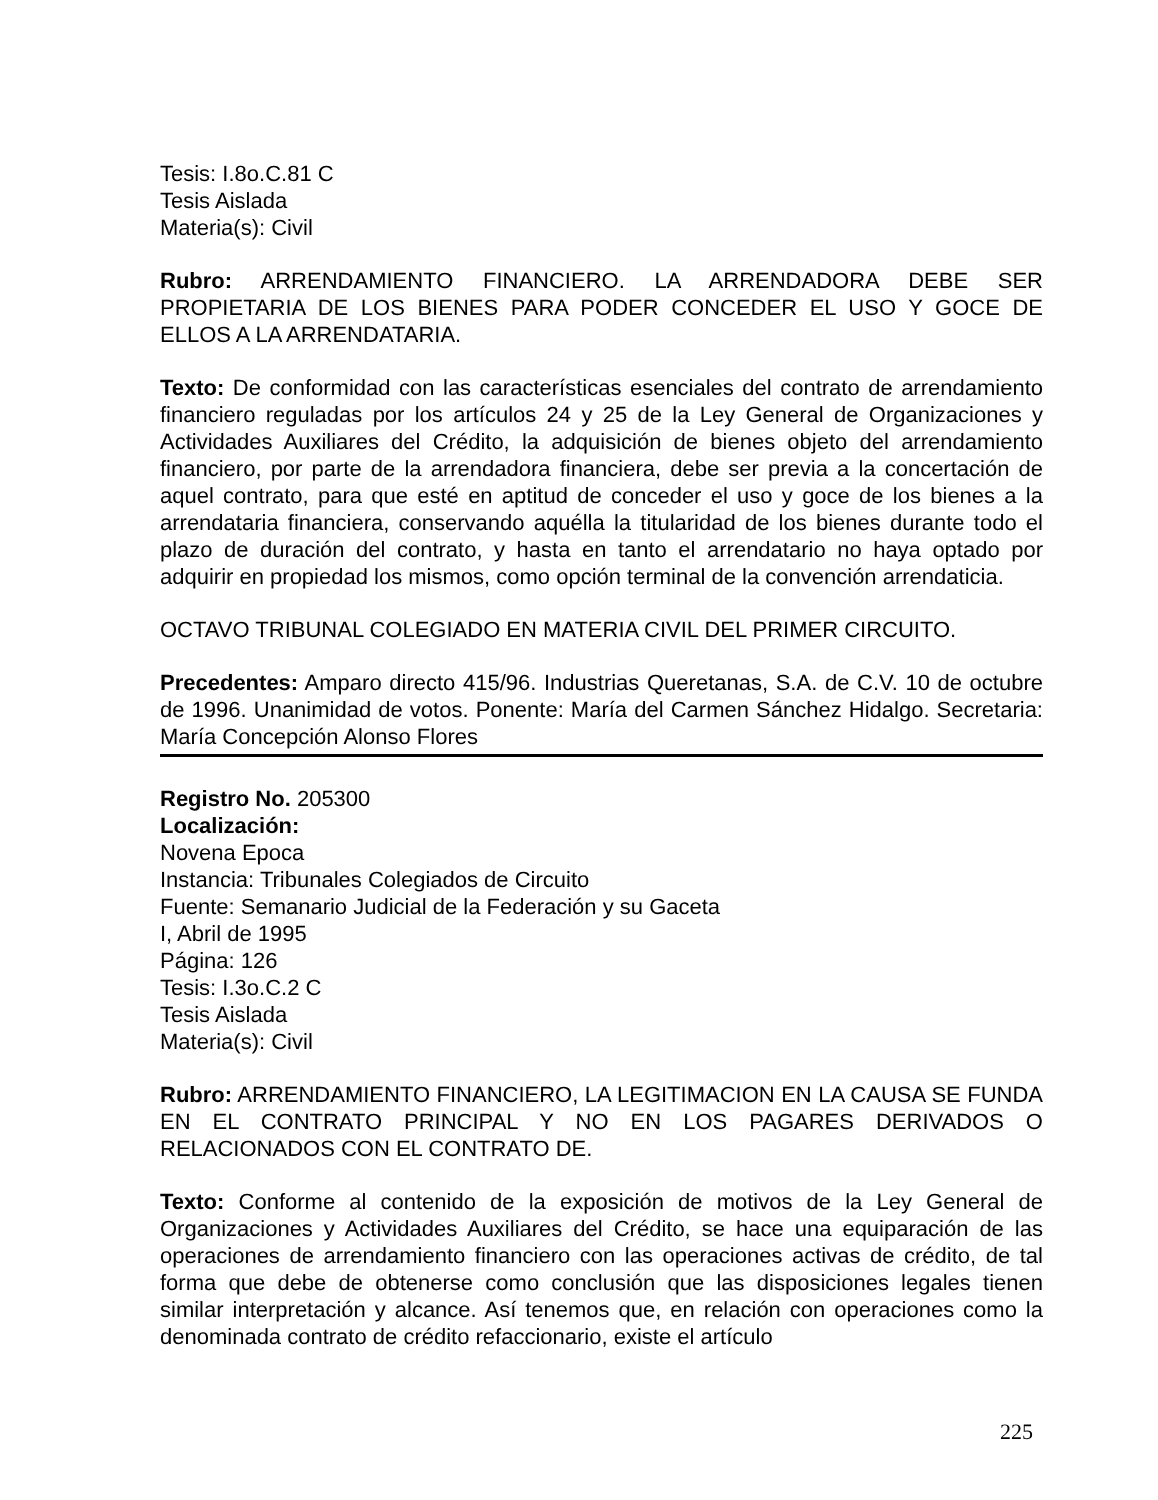Tesis: I.8o.C.81 C
Tesis Aislada
Materia(s): Civil
Rubro: ARRENDAMIENTO FINANCIERO. LA ARRENDADORA DEBE SER PROPIETARIA DE LOS BIENES PARA PODER CONCEDER EL USO Y GOCE DE ELLOS A LA ARRENDATARIA.
Texto: De conformidad con las características esenciales del contrato de arrendamiento financiero reguladas por los artículos 24 y 25 de la Ley General de Organizaciones y Actividades Auxiliares del Crédito, la adquisición de bienes objeto del arrendamiento financiero, por parte de la arrendadora financiera, debe ser previa a la concertación de aquel contrato, para que esté en aptitud de conceder el uso y goce de los bienes a la arrendataria financiera, conservando aquélla la titularidad de los bienes durante todo el plazo de duración del contrato, y hasta en tanto el arrendatario no haya optado por adquirir en propiedad los mismos, como opción terminal de la convención arrendaticia.
OCTAVO TRIBUNAL COLEGIADO EN MATERIA CIVIL DEL PRIMER CIRCUITO.
Precedentes: Amparo directo 415/96. Industrias Queretanas, S.A. de C.V. 10 de octubre de 1996. Unanimidad de votos. Ponente: María del Carmen Sánchez Hidalgo. Secretaria: María Concepción Alonso Flores
Registro No. 205300
Localización:
Novena Epoca
Instancia: Tribunales Colegiados de Circuito
Fuente: Semanario Judicial de la Federación y su Gaceta
I, Abril de 1995
Página: 126
Tesis: I.3o.C.2 C
Tesis Aislada
Materia(s): Civil
Rubro: ARRENDAMIENTO FINANCIERO, LA LEGITIMACION EN LA CAUSA SE FUNDA EN EL CONTRATO PRINCIPAL Y NO EN LOS PAGARES DERIVADOS O RELACIONADOS CON EL CONTRATO DE.
Texto: Conforme al contenido de la exposición de motivos de la Ley General de Organizaciones y Actividades Auxiliares del Crédito, se hace una equiparación de las operaciones de arrendamiento financiero con las operaciones activas de crédito, de tal forma que debe de obtenerse como conclusión que las disposiciones legales tienen similar interpretación y alcance. Así tenemos que, en relación con operaciones como la denominada contrato de crédito refaccionario, existe el artículo
225